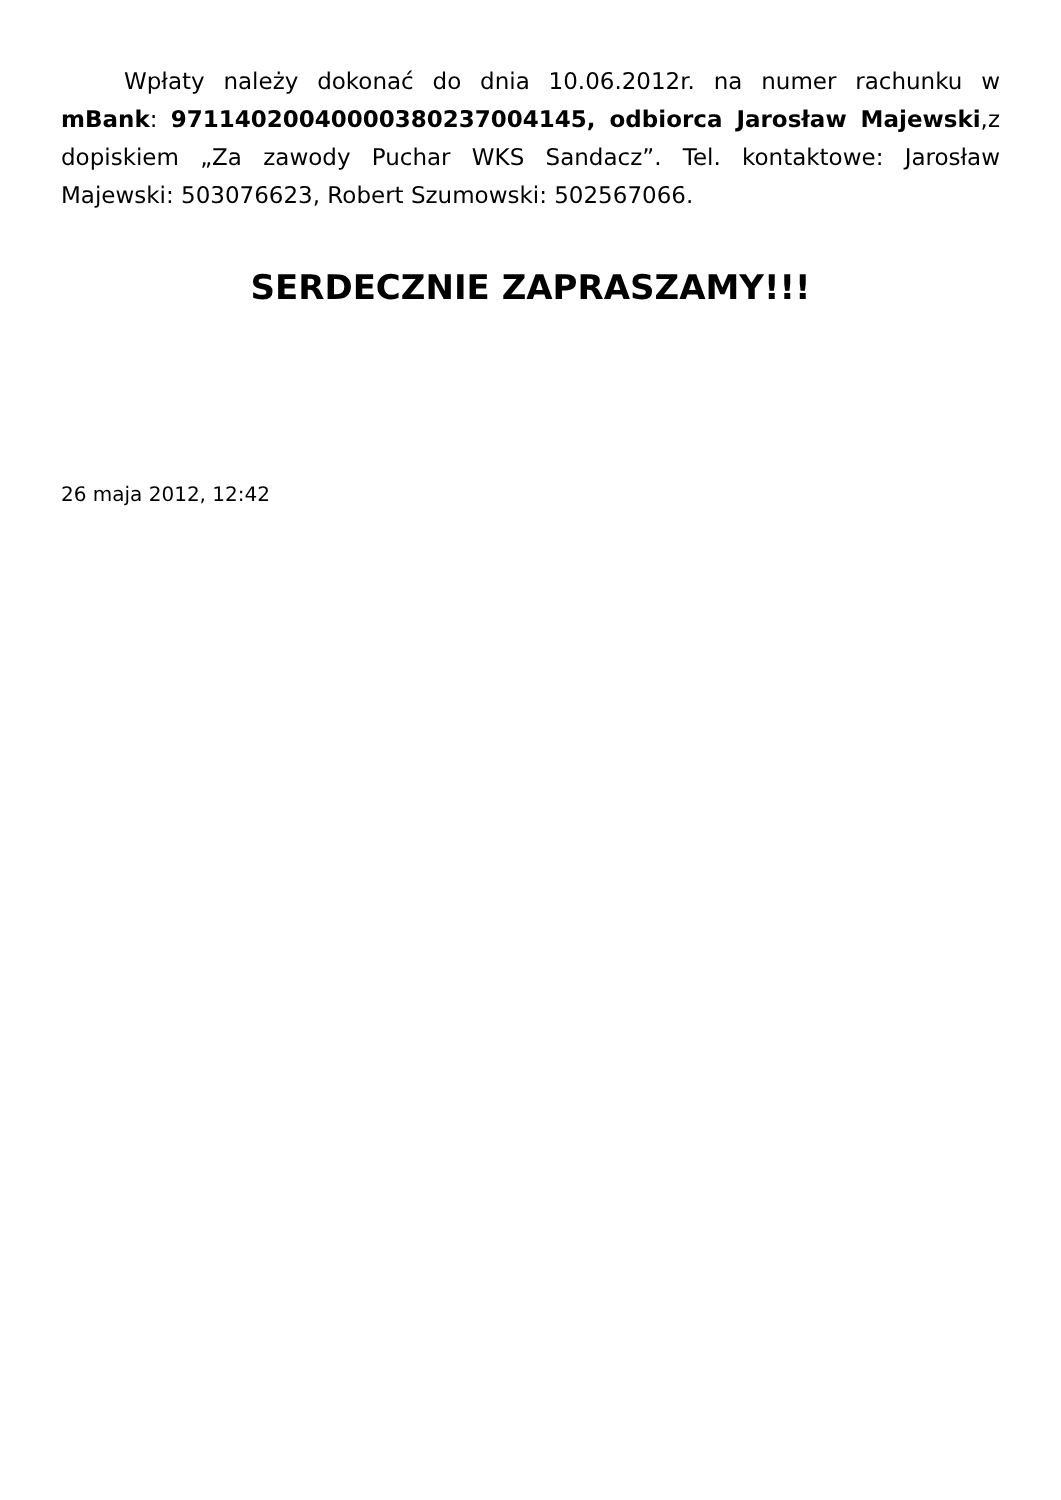Wpłaty należy dokonać do dnia 10.06.2012r. na numer rachunku w mBank: 97114020040000380237004145, odbiorca Jarosław Majewski,z dopiskiem „Za zawody Puchar WKS Sandacz”. Tel. kontaktowe: Jarosław Majewski: 503076623, Robert Szumowski: 502567066.
SERDECZNIE ZAPRASZAMY!!!
26 maja 2012, 12:42